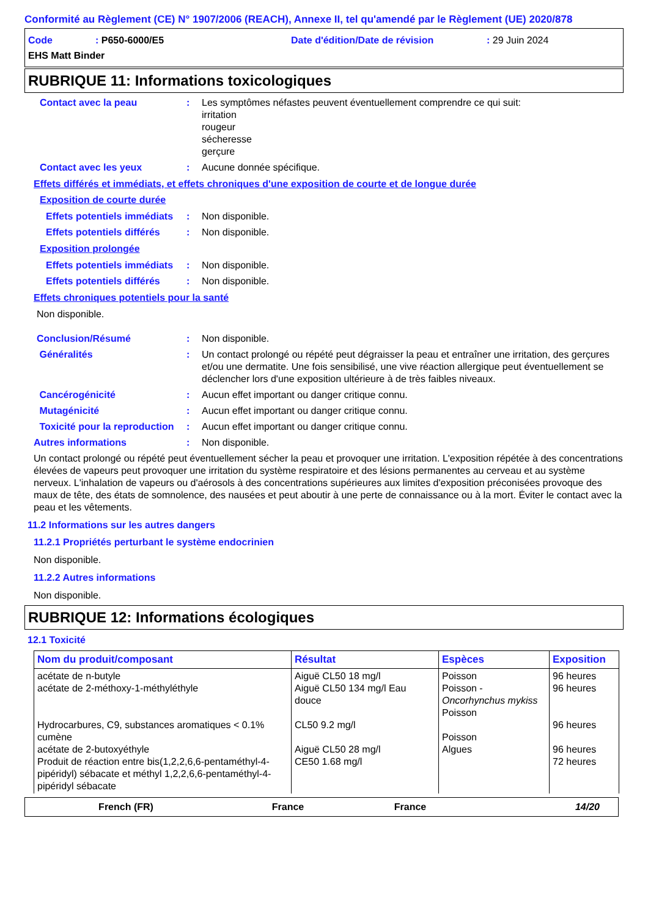Conformité au Règlement (CE) N° 1907/2006 (REACH), Annexe II, tel qu'amendé par le Règlement (UE) 2020/878
Code: P650-6000/E5 Date d'édition/Date de révision: 29 Juin 2024
EHS Matt Binder
RUBRIQUE 11: Informations toxicologiques
Contact avec la peau: Les symptômes néfastes peuvent éventuellement comprendre ce qui suit:
irritation
rougeur
sécheresse
gerçure
Contact avec les yeux: Aucune donnée spécifique.
Effets différés et immédiats, et effets chroniques d'une exposition de courte et de longue durée
Exposition de courte durée
Effets potentiels immédiats: Non disponible.
Effets potentiels différés: Non disponible.
Exposition prolongée
Effets potentiels immédiats: Non disponible.
Effets potentiels différés: Non disponible.
Effets chroniques potentiels pour la santé
Non disponible.
Conclusion/Résumé: Non disponible.
Généralités: Un contact prolongé ou répété peut dégraisser la peau et entraîner une irritation, des gerçures et/ou une dermatite. Une fois sensibilisé, une vive réaction allergique peut éventuellement se déclencher lors d'une exposition ultérieure à de très faibles niveaux.
Cancérogénicité: Aucun effet important ou danger critique connu.
Mutagénicité: Aucun effet important ou danger critique connu.
Toxicité pour la reproduction: Aucun effet important ou danger critique connu.
Autres informations: Non disponible.
Un contact prolongé ou répété peut éventuellement sécher la peau et provoquer une irritation. L'exposition répétée à des concentrations élevées de vapeurs peut provoquer une irritation du système respiratoire et des lésions permanentes au cerveau et au système nerveux. L'inhalation de vapeurs ou d'aérosols à des concentrations supérieures aux limites d'exposition préconisées provoque des maux de tête, des états de somnolence, des nausées et peut aboutir à une perte de connaissance ou à la mort. Éviter le contact avec la peau et les vêtements.
11.2 Informations sur les autres dangers
11.2.1 Propriétés perturbant le système endocrinien
Non disponible.
11.2.2 Autres informations
Non disponible.
RUBRIQUE 12: Informations écologiques
12.1 Toxicité
| Nom du produit/composant | Résultat | Espèces | Exposition |
| --- | --- | --- | --- |
| acétate de n-butyle acétate de 2-méthoxy-1-méthyléthyle Hydrocarbures, C9, substances aromatiques < 0.1% cumène acétate de 2-butoxyéthyle Produit de réaction entre bis(1,2,2,6,6-pentaméthyl-4-pipéridyl) sébacate et méthyl 1,2,2,6,6-pentaméthyl-4-pipéridyl sébacate | Aiguë CL50 18 mg/l Aiguë CL50 134 mg/l Eau douce CL50 9.2 mg/l Aiguë CL50 28 mg/l CE50 1.68 mg/l | Poisson Poisson - Oncorhynchus mykiss Poisson Poisson Algues | 96 heures 96 heures 96 heures 96 heures 72 heures |
French (FR) France France 14/20